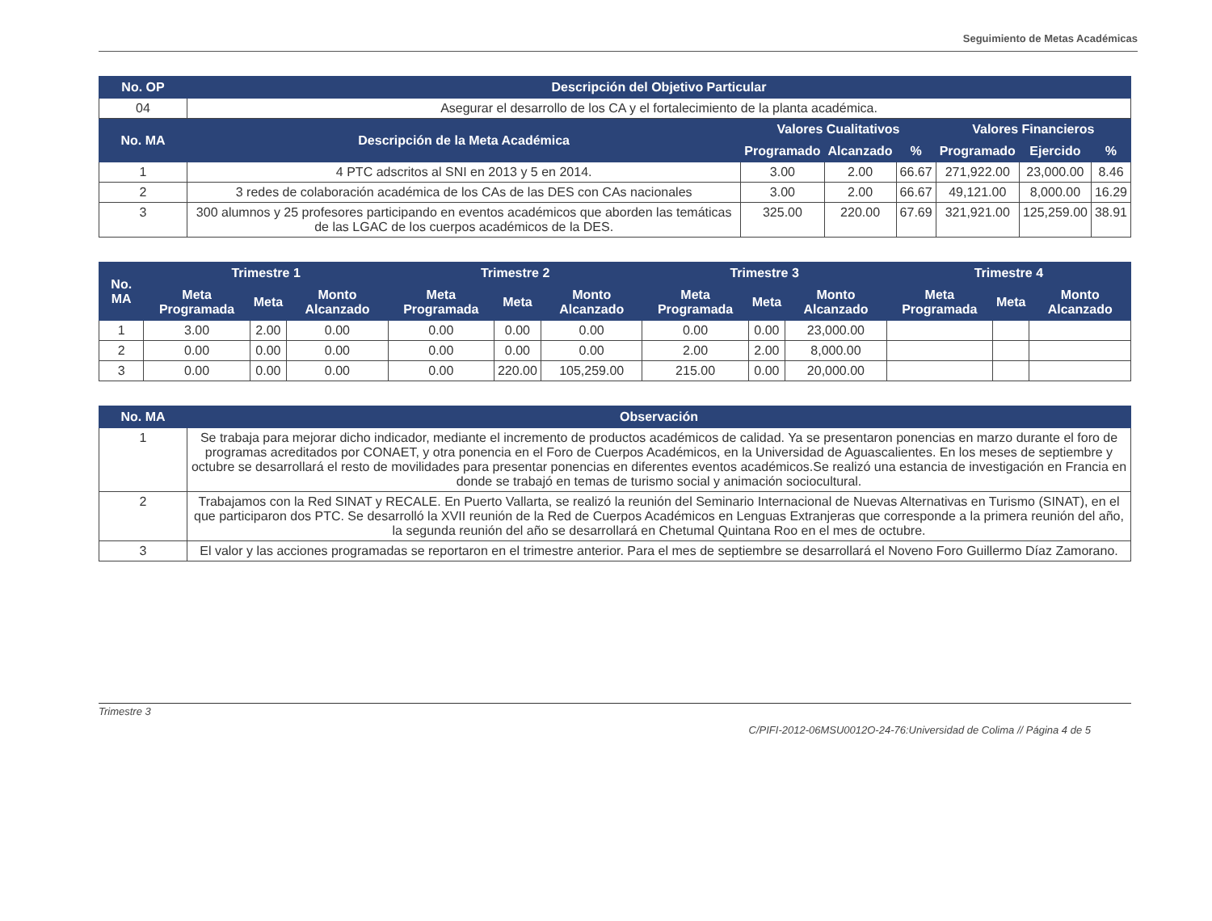Seguimiento de Metas Académicas
| No. OP | Descripción del Objetivo Particular | | | | | | |
| --- | --- | --- | --- | --- | --- | --- | --- |
| 04 | Asegurar el desarrollo de los CA y el fortalecimiento de la planta académica. | | | | | | |
| No. MA | Descripción de la Meta Académica | Valores Cualitativos | | | Valores Financieros | | |
| | | Programado | Alcanzado | % | Programado | Ejercido | % |
| 1 | 4 PTC adscritos al SNI en 2013 y 5 en 2014. | 3.00 | 2.00 | 66.67 | 271,922.00 | 23,000.00 | 8.46 |
| 2 | 3 redes de colaboración académica de los CAs de las DES con CAs nacionales | 3.00 | 2.00 | 66.67 | 49,121.00 | 8,000.00 | 16.29 |
| 3 | 300 alumnos y 25 profesores participando en eventos académicos que aborden las temáticas de las LGAC de los cuerpos académicos de la DES. | 325.00 | 220.00 | 67.69 | 321,921.00 | 125,259.00 | 38.91 |
| No. MA | Trimestre 1 | | | Trimestre 2 | | | Trimestre 3 | | | Trimestre 4 | | |
| --- | --- | --- | --- | --- | --- | --- | --- | --- | --- | --- | --- | --- |
| | Meta Programada | Meta | Monto Alcanzado | Meta Programada | Meta | Monto Alcanzado | Meta Programada | Meta | Monto Alcanzado | Meta Programada | Meta | Monto Alcanzado |
| 1 | 3.00 | 2.00 | 0.00 | 0.00 | 0.00 | 0.00 | 0.00 | 0.00 | 23,000.00 | | | |
| 2 | 0.00 | 0.00 | 0.00 | 0.00 | 0.00 | 0.00 | 2.00 | 2.00 | 8,000.00 | | | |
| 3 | 0.00 | 0.00 | 0.00 | 0.00 | 220.00 | 105,259.00 | 215.00 | 0.00 | 20,000.00 | | | |
| No. MA | Observación |
| --- | --- |
| 1 | Se trabaja para mejorar dicho indicador, mediante el incremento de productos académicos de calidad. Ya se presentaron ponencias en marzo durante el foro de programas acreditados por CONAET, y otra ponencia en el Foro de Cuerpos Académicos, en la Universidad de Aguascalientes. En los meses de septiembre y octubre se desarrollará el resto de movilidades para presentar ponencias en diferentes eventos académicos.Se realizó una estancia de investigación en Francia en donde se trabajó en temas de turismo social y animación sociocultural. |
| 2 | Trabajamos con la Red SINAT y RECALE. En Puerto Vallarta, se realizó la reunión del Seminario Internacional de Nuevas Alternativas en Turismo (SINAT), en el que participaron dos PTC. Se desarrolló la XVII reunión de la Red de Cuerpos Académicos en Lenguas Extranjeras que corresponde a la primera reunión del año, la segunda reunión del año se desarrollará en Chetumal Quintana Roo en el mes de octubre. |
| 3 | El valor y las acciones programadas se reportaron en el trimestre anterior. Para el mes de septiembre se desarrollará el Noveno Foro Guillermo Díaz Zamorano. |
Trimestre 3
C/PIFI-2012-06MSU0012O-24-76:Universidad de Colima // Página 4 de 5